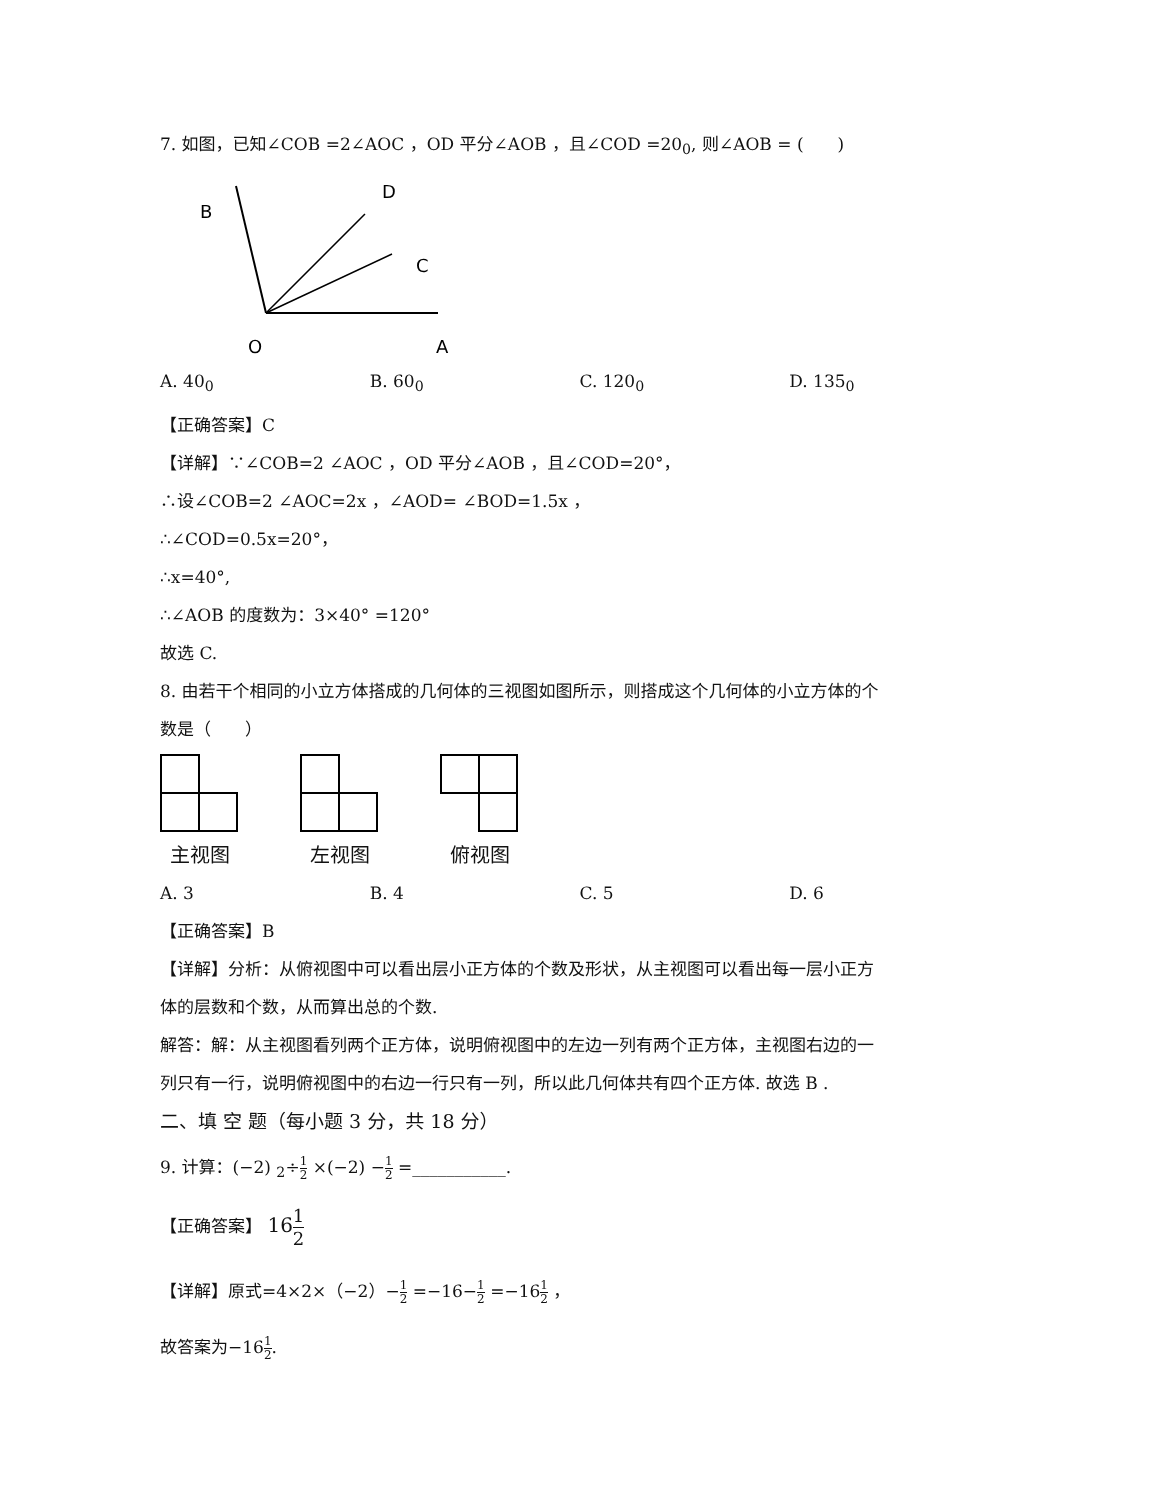7. 如图，已知∠COB =2∠AOC ，OD 平分∠AOB ，且∠COD =20<sub>0</sub>, 则∠AOB = (　　)
B
D
C
O
A
A. 40<sub>0</sub> B. 60<sub>0</sub> C. 120<sub>0</sub> D. 135<sub>0</sub>
【正确答案】C
【详解】∵∠COB=2 ∠AOC ，OD 平分∠AOB ，且∠COD=20°，
∴设∠COB=2 ∠AOC=2x ，∠AOD= ∠BOD=1.5x ，
∴∠COD=0.5x=20°，
∴x=40°,
∴∠AOB 的度数为：3×40° =120°
故选 C.
8. 由若干个相同的小立方体搭成的几何体的三视图如图所示，则搭成这个几何体的小立方体的个
数是（　　）
主视图
左视图
俯视图
A. 3 B. 4 C. 5 D. 6
【正确答案】B
【详解】分析：从俯视图中可以看出层小正方体的个数及形状，从主视图可以看出每一层小正方
体的层数和个数，从而算出总的个数.
解答：解：从主视图看列两个正方体，说明俯视图中的左边一列有两个正方体，主视图右边的一
列只有一行，说明俯视图中的右边一行只有一列，所以此几何体共有四个正方体. 故选 B .
二、填 空 题（每小题 3 分，共 18 分）
9. 计算：(−2) <sub>2</sub>÷1 2 ×(−2) −1 2 =___________.
【正确答案】 161 2
【详解】原式=4×2×（−2）−1 2 =−16−1 2 =−161 2 ，
故答案为−161 2.